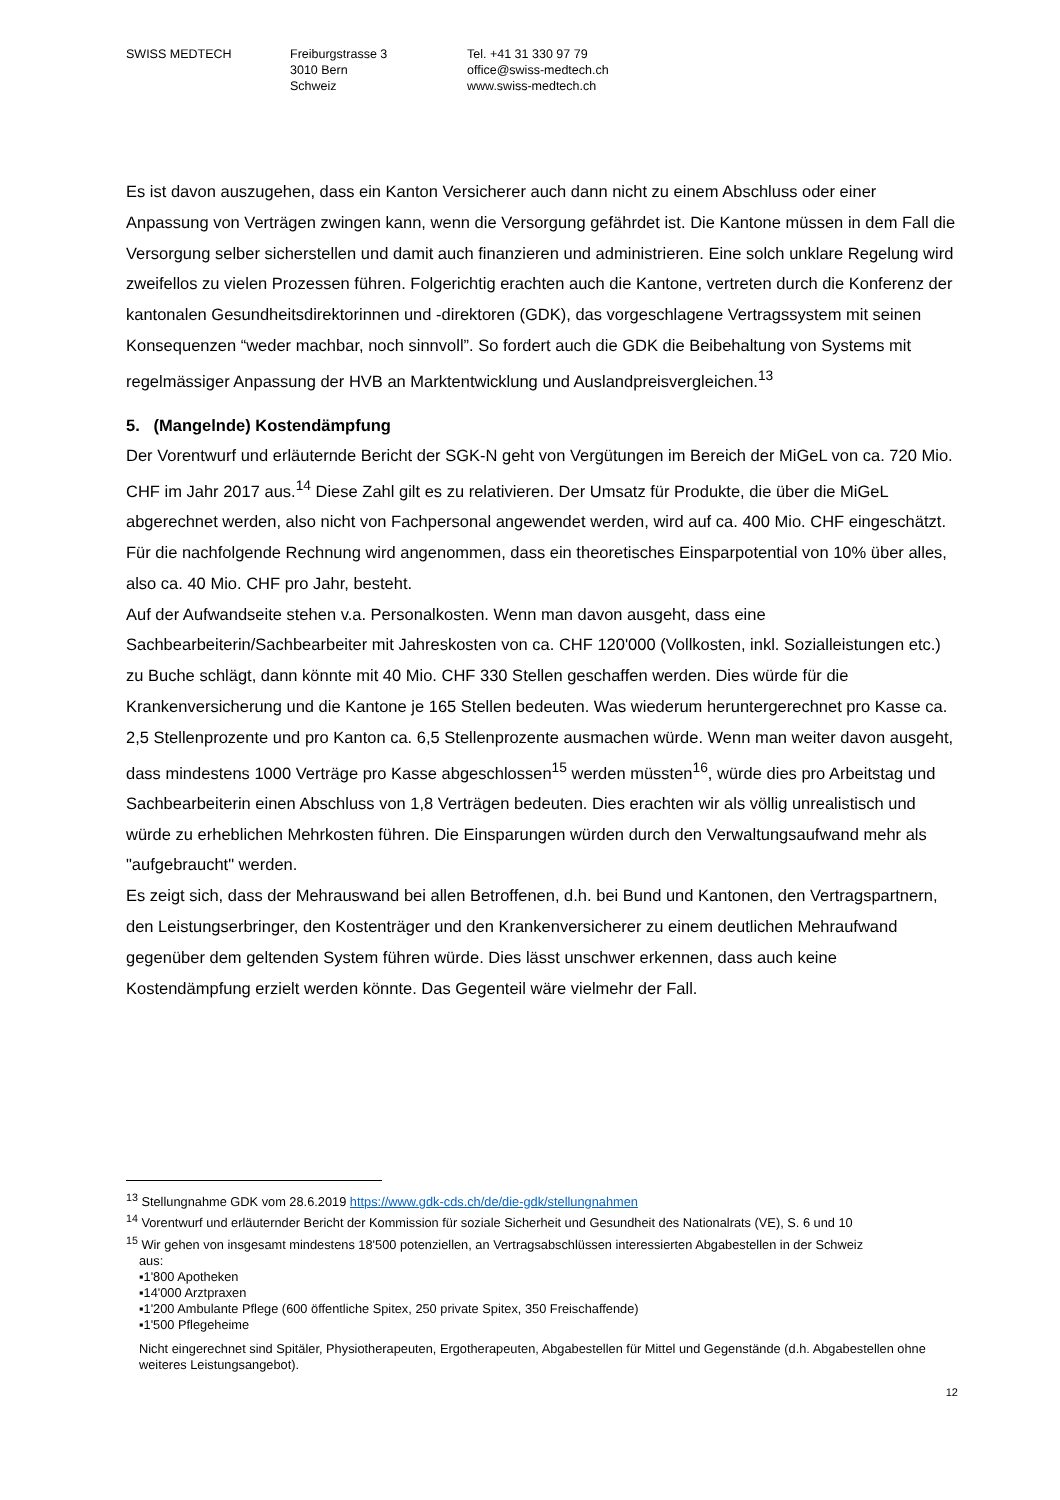SWISS MEDTECH Freiburgstrasse 3
3010 Bern
Schweiz
Tel. +41 31 330 97 79
office@swiss-medtech.ch
www.swiss-medtech.ch
Es ist davon auszugehen, dass ein Kanton Versicherer auch dann nicht zu einem Abschluss oder einer Anpassung von Verträgen zwingen kann, wenn die Versorgung gefährdet ist. Die Kantone müssen in dem Fall die Versorgung selber sicherstellen und damit auch finanzieren und administrieren. Eine solch unklare Regelung wird zweifellos zu vielen Prozessen führen. Folgerichtig erachten auch die Kantone, vertreten durch die Konferenz der kantonalen Gesundheitsdirektorinnen und -direktoren (GDK), das vorgeschlagene Vertragssystem mit seinen Konsequenzen “weder machbar, noch sinnvoll”. So fordert auch die GDK die Beibehaltung von Systems mit regelmässiger Anpassung der HVB an Marktentwicklung und Auslandpreisvergleichen.<sup>13</sup>
5. (Mangelnde) Kostendämpfung
Der Vorentwurf und erläuternde Bericht der SGK-N geht von Vergütungen im Bereich der MiGeL von ca. 720 Mio. CHF im Jahr 2017 aus.<sup>14</sup> Diese Zahl gilt es zu relativieren. Der Umsatz für Produkte, die über die MiGeL abgerechnet werden, also nicht von Fachpersonal angewendet werden, wird auf ca. 400 Mio. CHF eingeschätzt. Für die nachfolgende Rechnung wird angenommen, dass ein theoretisches Einsparpotential von 10% über alles, also ca. 40 Mio. CHF pro Jahr, besteht.
Auf der Aufwandseite stehen v.a. Personalkosten. Wenn man davon ausgeht, dass eine Sachbearbeiterin/Sachbearbeiter mit Jahreskosten von ca. CHF 120'000 (Vollkosten, inkl. Sozialleistungen etc.) zu Buche schlägt, dann könnte mit 40 Mio. CHF 330 Stellen geschaffen werden. Dies würde für die Krankenversicherung und die Kantone je 165 Stellen bedeuten. Was wiederum heruntergerechnet pro Kasse ca. 2,5 Stellenprozente und pro Kanton ca. 6,5 Stellenprozente ausmachen würde. Wenn man weiter davon ausgeht, dass mindestens 1000 Verträge pro Kasse abgeschlossen<sup>15</sup> werden müssten<sup>16</sup>, würde dies pro Arbeitstag und Sachbearbeiterin einen Abschluss von 1,8 Verträgen bedeuten. Dies erachten wir als völlig unrealistisch und würde zu erheblichen Mehrkosten führen. Die Einsparungen würden durch den Verwaltungsaufwand mehr als "aufgebraucht" werden.
Es zeigt sich, dass der Mehrauswand bei allen Betroffenen, d.h. bei Bund und Kantonen, den Vertragspartnern, den Leistungserbringer, den Kostenträger und den Krankenversicherer zu einem deutlichen Mehraufwand gegenüber dem geltenden System führen würde. Dies lässt unschwer erkennen, dass auch keine Kostendämpfung erzielt werden könnte. Das Gegenteil wäre vielmehr der Fall.
<sup>13</sup> Stellungnahme GDK vom 28.6.2019 https://www.gdk-cds.ch/de/die-gdk/stellungnahmen
<sup>14</sup> Vorentwurf und erläuternder Bericht der Kommission für soziale Sicherheit und Gesundheit des Nationalrats (VE), S. 6 und 10
<sup>15</sup> Wir gehen von insgesamt mindestens 18'500 potenziellen, an Vertragsabschlüssen interessierten Abgabestellen in der Schweiz
aus:
▪1'800 Apotheken
▪14'000 Arztpraxen
▪1'200 Ambulante Pflege (600 öffentliche Spitex, 250 private Spitex, 350 Freischaffende)
▪1'500 Pflegeheime
Nicht eingerechnet sind Spitäler, Physiotherapeuten, Ergotherapeuten, Abgabestellen für Mittel und Gegenstände (d.h. Abgabestellen ohne weiteres Leistungsangebot).
12